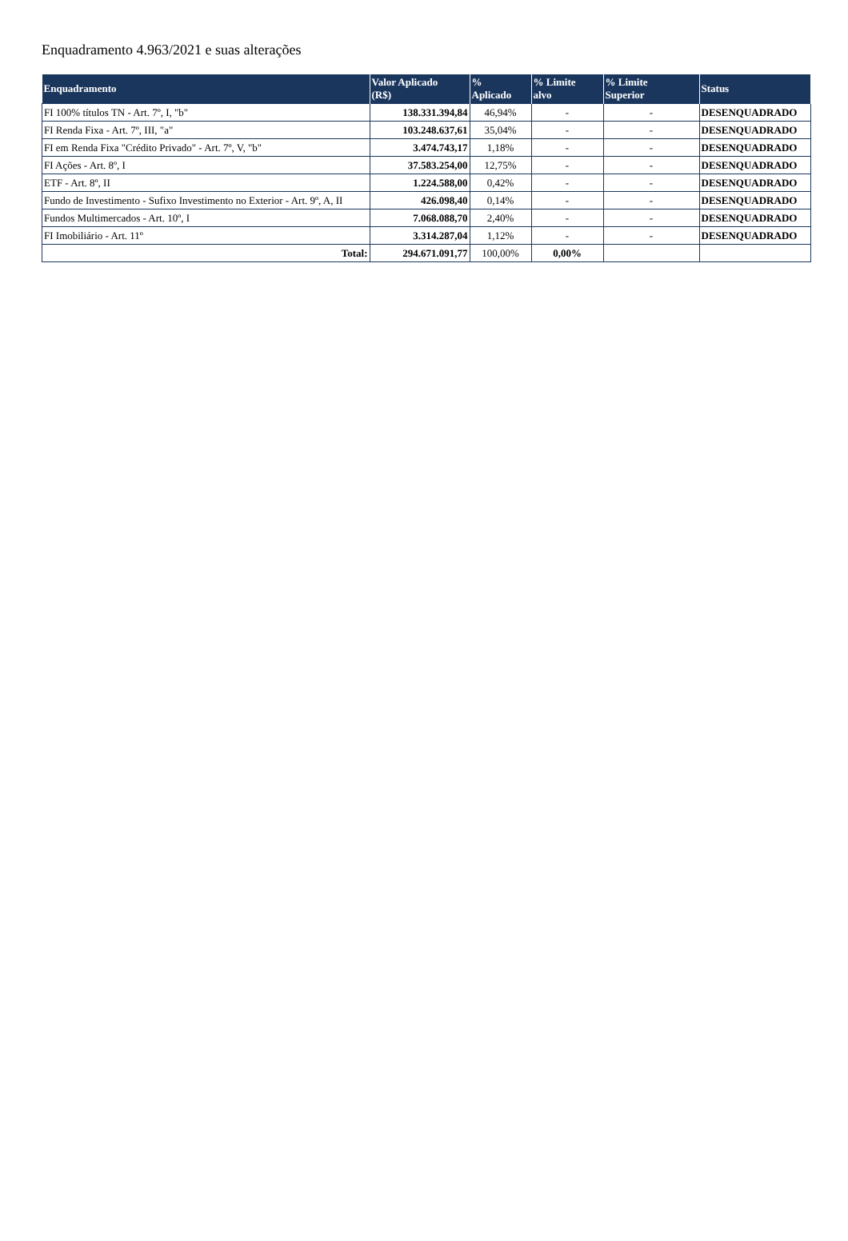Enquadramento 4.963/2021 e suas alterações
| Enquadramento | Valor Aplicado (R$) | % Aplicado | % Limite alvo | % Limite Superior | Status |
| --- | --- | --- | --- | --- | --- |
| FI 100% títulos TN - Art. 7º, I, "b" | 138.331.394,84 | 46,94% | - | - | DESENQUADRADO |
| FI Renda Fixa - Art. 7º, III, "a" | 103.248.637,61 | 35,04% | - | - | DESENQUADRADO |
| FI em Renda Fixa "Crédito Privado" - Art. 7º, V, "b" | 3.474.743,17 | 1,18% | - | - | DESENQUADRADO |
| FI Ações - Art. 8º, I | 37.583.254,00 | 12,75% | - | - | DESENQUADRADO |
| ETF - Art. 8º, II | 1.224.588,00 | 0,42% | - | - | DESENQUADRADO |
| Fundo de Investimento - Sufixo Investimento no Exterior - Art. 9º, A, II | 426.098,40 | 0,14% | - | - | DESENQUADRADO |
| Fundos Multimercados - Art. 10º, I | 7.068.088,70 | 2,40% | - | - | DESENQUADRADO |
| FI Imobiliário - Art. 11º | 3.314.287,04 | 1,12% | - | - | DESENQUADRADO |
| Total: | 294.671.091,77 | 100,00% | 0,00% | | |